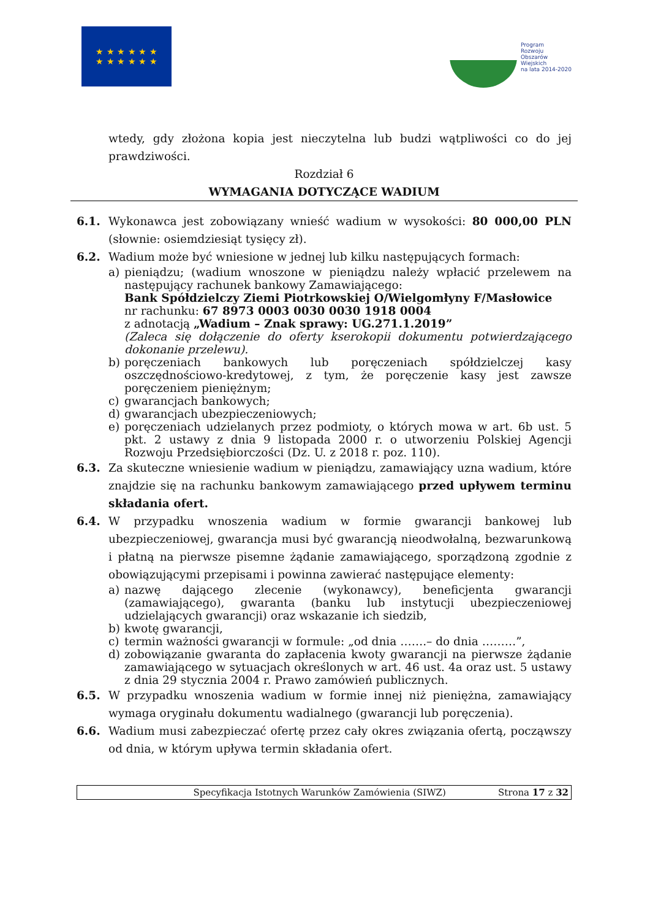★ ★ ★ ★ ★ ★
★ ★ ★ ★ ★ ★
Program
Rozwoju
Obszarów
Wiejskich
na lata 2014-2020
wtedy, gdy złożona kopia jest nieczytelna lub budzi wątpliwości co do jej prawdziwości.
Rozdział 6
WYMAGANIA DOTYCZĄCE WADIUM
6.1. Wykonawca jest zobowiązany wnieść wadium w wysokości: 80 000,00 PLN (słownie: osiemdziesiąt tysięcy zł).
6.2. Wadium może być wniesione w jednej lub kilku następujących formach:
a) pieniądzu; (wadium wnoszone w pieniądzu należy wpłacić przelewem na następujący rachunek bankowy Zamawiającego:
Bank Spółdzielczy Ziemi Piotrkowskiej O/Wielgomłyny F/Masłowice
nr rachunku: 67 8973 0003 0030 0030 1918 0004
z adnotacją „Wadium – Znak sprawy: UG.271.1.2019”
(Zaleca się dołączenie do oferty kserokopii dokumentu potwierdzającego dokonanie przelewu).
b) poręczeniach bankowych lub poręczeniach spółdzielczej kasy oszczędnościowo-kredytowej, z tym, że poręczenie kasy jest zawsze poręczeniem pieniężnym;
c) gwarancjach bankowych;
d) gwarancjach ubezpieczeniowych;
e) poręczeniach udzielanych przez podmioty, o których mowa w art. 6b ust. 5 pkt. 2 ustawy z dnia 9 listopada 2000 r. o utworzeniu Polskiej Agencji Rozwoju Przedsiębiorczości (Dz. U. z 2018 r. poz. 110).
6.3. Za skuteczne wniesienie wadium w pieniądzu, zamawiający uzna wadium, które znajdzie się na rachunku bankowym zamawiającego przed upływem terminu składania ofert.
6.4. W przypadku wnoszenia wadium w formie gwarancji bankowej lub ubezpieczeniowej, gwarancja musi być gwarancją nieodwołalną, bezwarunkową i płatną na pierwsze pisemne żądanie zamawiającego, sporządzoną zgodnie z obowiązującymi przepisami i powinna zawierać następujące elementy:
a) nazwę dającego zlecenie (wykonawcy), beneficjenta gwarancji (zamawiającego), gwaranta (banku lub instytucji ubezpieczeniowej udzielających gwarancji) oraz wskazanie ich siedzib,
b) kwotę gwarancji,
c) termin ważności gwarancji w formule: „od dnia …….– do dnia ………”,
d) zobowiązanie gwaranta do zapłacenia kwoty gwarancji na pierwsze żądanie zamawiającego w sytuacjach określonych w art. 46 ust. 4a oraz ust. 5 ustawy z dnia 29 stycznia 2004 r. Prawo zamówień publicznych.
6.5. W przypadku wnoszenia wadium w formie innej niż pieniężna, zamawiający wymaga oryginału dokumentu wadialnego (gwarancji lub poręczenia).
6.6. Wadium musi zabezpieczać ofertę przez cały okres związania ofertą, począwszy od dnia, w którym upływa termin składania ofert.
Specyfikacja Istotnych Warunków Zamówienia (SIWZ) Strona 17 z 32